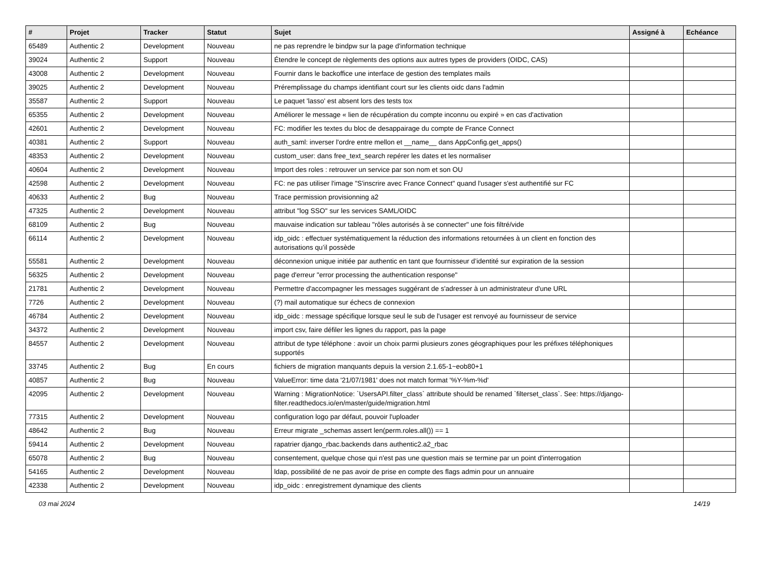| # | Projet | Tracker | Statut | Sujet | Assigné à | Echéance |
| --- | --- | --- | --- | --- | --- | --- |
| 65489 | Authentic 2 | Development | Nouveau | ne pas reprendre le bindpw sur la page d'information technique | | |
| 39024 | Authentic 2 | Support | Nouveau | Étendre le concept de règlements des options aux autres types de providers (OIDC, CAS) | | |
| 43008 | Authentic 2 | Development | Nouveau | Fournir dans le backoffice une interface de gestion des templates mails | | |
| 39025 | Authentic 2 | Development | Nouveau | Préremplissage du champs identifiant court sur les clients oidc dans l'admin | | |
| 35587 | Authentic 2 | Support | Nouveau | Le paquet 'lasso' est absent lors des tests tox | | |
| 65355 | Authentic 2 | Development | Nouveau | Améliorer le message « lien de récupération du compte inconnu ou expiré » en cas d'activation | | |
| 42601 | Authentic 2 | Development | Nouveau | FC: modifier les textes du bloc de desappairage du compte de France Connect | | |
| 40381 | Authentic 2 | Support | Nouveau | auth_saml: inverser l'ordre entre mellon et __name__ dans AppConfig.get_apps() | | |
| 48353 | Authentic 2 | Development | Nouveau | custom_user: dans free_text_search repérer les dates et les normaliser | | |
| 40604 | Authentic 2 | Development | Nouveau | Import des roles : retrouver un service par son nom et son OU | | |
| 42598 | Authentic 2 | Development | Nouveau | FC: ne pas utiliser l'image "S'inscrire avec France Connect" quand l'usager s'est authentifié sur FC | | |
| 40633 | Authentic 2 | Bug | Nouveau | Trace permission provisionning a2 | | |
| 47325 | Authentic 2 | Development | Nouveau | attribut "log SSO" sur les services SAML/OIDC | | |
| 68109 | Authentic 2 | Bug | Nouveau | mauvaise indication sur tableau "rôles autorisés à se connecter" une fois filtré/vide | | |
| 66114 | Authentic 2 | Development | Nouveau | idp_oidc : effectuer systématiquement la réduction des informations retournées à un client en fonction des autorisations qu’il possède | | |
| 55581 | Authentic 2 | Development | Nouveau | déconnexion unique initiée par authentic en tant que fournisseur d’identité sur expiration de la session | | |
| 56325 | Authentic 2 | Development | Nouveau | page d'erreur "error processing the authentication response" | | |
| 21781 | Authentic 2 | Development | Nouveau | Permettre d'accompagner les messages suggérant de s'adresser à un administrateur d'une URL | | |
| 7726 | Authentic 2 | Development | Nouveau | (?) mail automatique sur échecs de connexion | | |
| 46784 | Authentic 2 | Development | Nouveau | idp_oidc : message spécifique lorsque seul le sub de l'usager est renvoyé au fournisseur de service | | |
| 34372 | Authentic 2 | Development | Nouveau | import csv, faire défiler les lignes du rapport, pas la page | | |
| 84557 | Authentic 2 | Development | Nouveau | attribut de type téléphone : avoir un choix parmi plusieurs zones géographiques pour les préfixes téléphoniques supportés | | |
| 33745 | Authentic 2 | Bug | En cours | fichiers de migration manquants depuis la version 2.1.65-1~eob80+1 | | |
| 40857 | Authentic 2 | Bug | Nouveau | ValueError: time data '21/07/1981' does not match format '%Y-%m-%d' | | |
| 42095 | Authentic 2 | Development | Nouveau | Warning : MigrationNotice: `UsersAPI.filter_class` attribute should be renamed `filterset_class`. See: https://django-filter.readthedocs.io/en/master/guide/migration.html | | |
| 77315 | Authentic 2 | Development | Nouveau | configuration logo par défaut, pouvoir l'uploader | | |
| 48642 | Authentic 2 | Bug | Nouveau | Erreur migrate _schemas assert len(perm.roles.all()) == 1 | | |
| 59414 | Authentic 2 | Development | Nouveau | rapatrier django_rbac.backends dans authentic2.a2_rbac | | |
| 65078 | Authentic 2 | Bug | Nouveau | consentement, quelque chose qui n'est pas une question mais se termine par un point d'interrogation | | |
| 54165 | Authentic 2 | Development | Nouveau | ldap, possibilité de ne pas avoir de prise en compte des flags admin pour un annuaire | | |
| 42338 | Authentic 2 | Development | Nouveau | idp_oidc : enregistrement dynamique des clients | | |
03 mai 2024 14/19